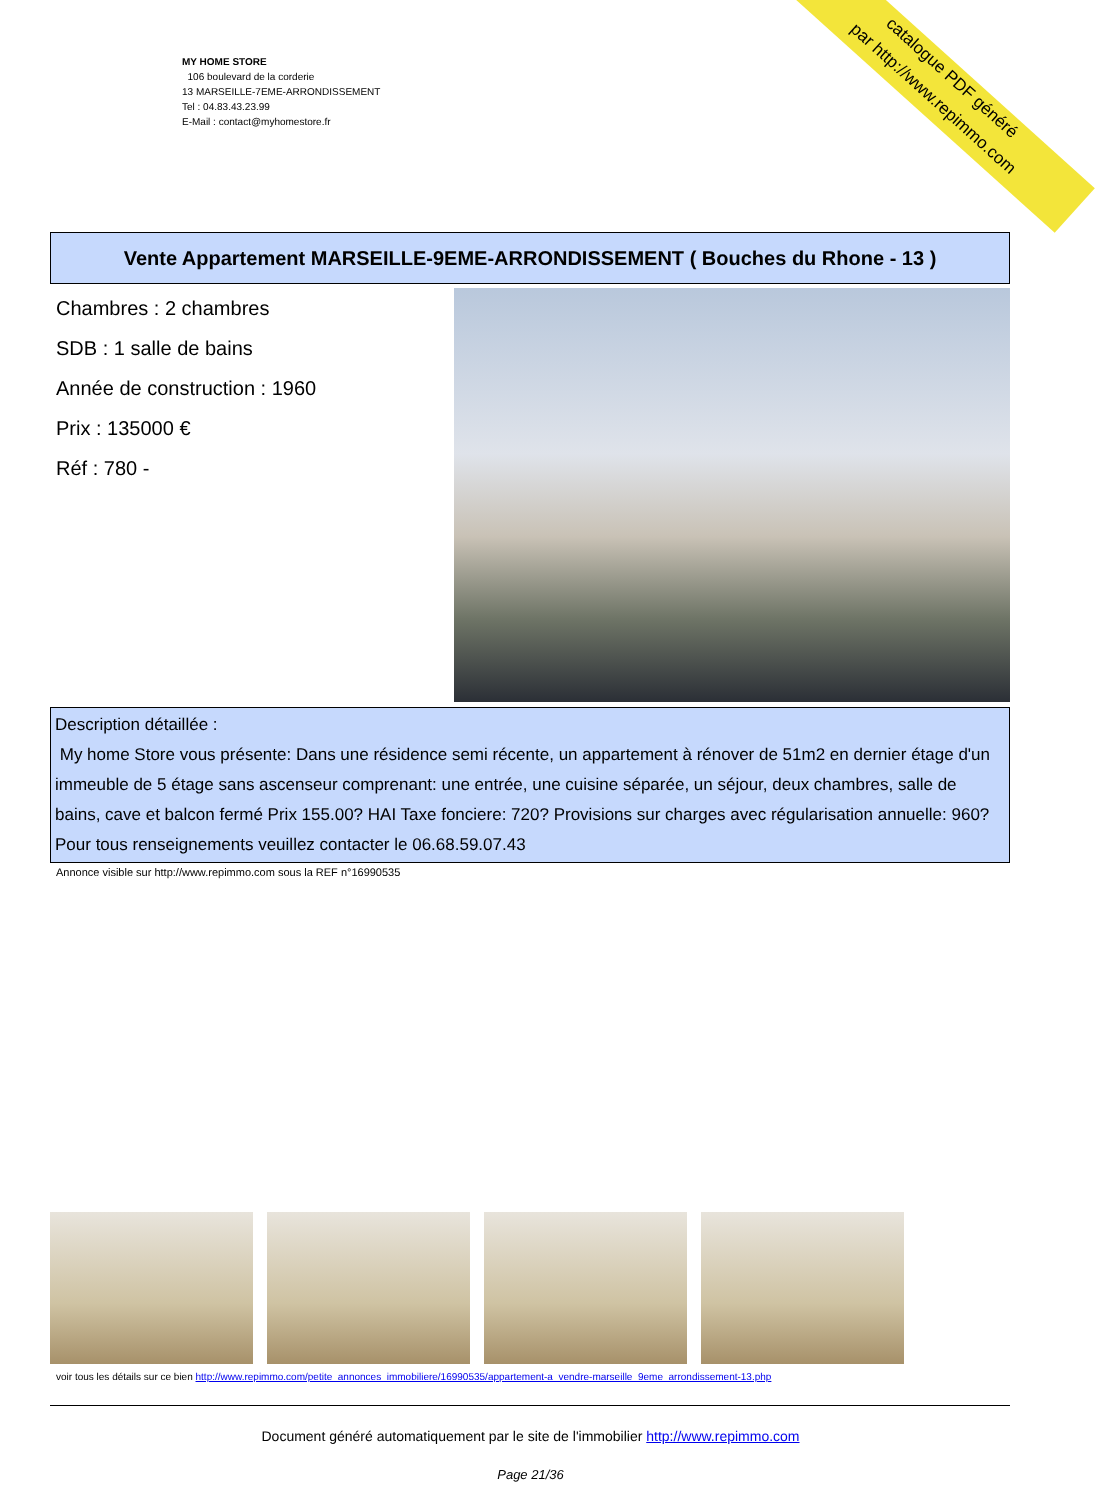MY HOME STORE
106 boulevard de la corderie
13 MARSEILLE-7EME-ARRONDISSEMENT
Tel : 04.83.43.23.99
E-Mail : contact@myhomestore.fr
catalogue PDF généré
par http://www.repimmo.com
Vente Appartement MARSEILLE-9EME-ARRONDISSEMENT ( Bouches du Rhone - 13 )
Chambres : 2 chambres
SDB : 1 salle de bains
Année de construction : 1960
Prix : 135000 €
Réf : 780 -
Description détaillée :
My home Store vous présente: Dans une résidence semi récente, un appartement à rénover de 51m2 en dernier étage d'un immeuble de 5 étage sans ascenseur comprenant: une entrée, une cuisine séparée, un séjour, deux chambres, salle de bains, cave et balcon fermé Prix 155.00? HAI Taxe fonciere: 720? Provisions sur charges avec régularisation annuelle: 960? Pour tous renseignements veuillez contacter le 06.68.59.07.43
Annonce visible sur http://www.repimmo.com sous la REF n°16990535
voir tous les détails sur ce bien http://www.repimmo.com/petite_annonces_immobiliere/16990535/appartement-a_vendre-marseille_9eme_arrondissement-13.php
Document généré automatiquement par le site de l'immobilier http://www.repimmo.com
Page 21/36